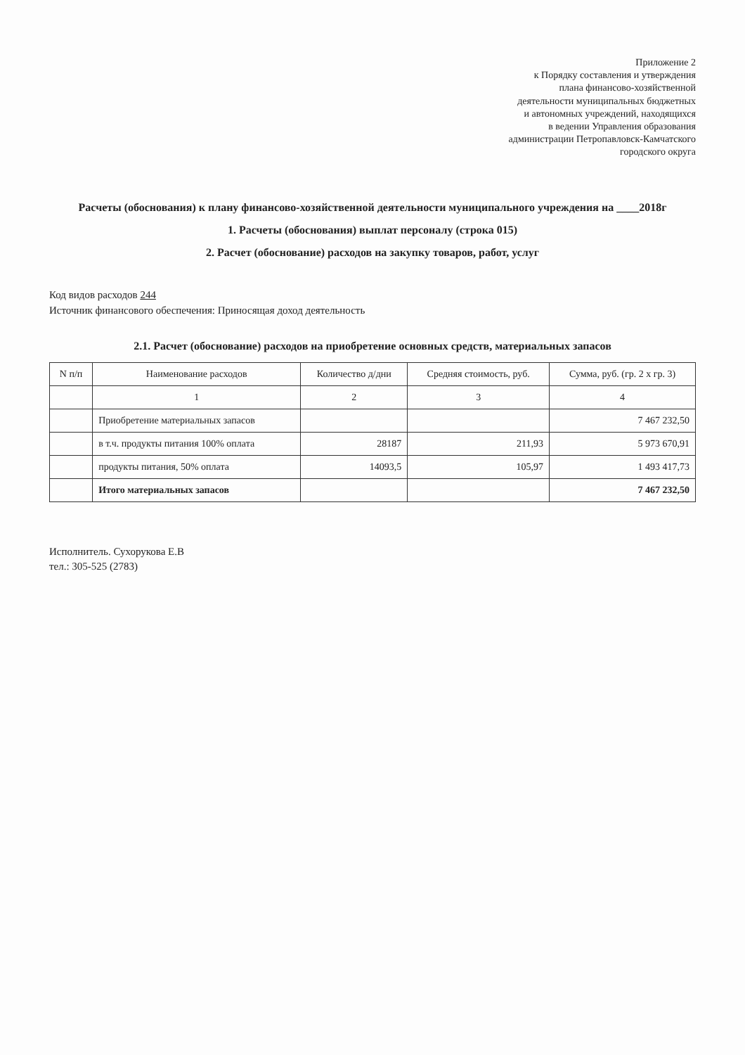Приложение 2
к Порядку составления и утверждения
плана финансово-хозяйственной
деятельности муниципальных бюджетных
и автономных учреждений, находящихся
в ведении Управления образования
администрации Петропавловск-Камчатского
городского округа
Расчеты (обоснования) к плану финансово-хозяйственной деятельности муниципального учреждения на ____2018г
1. Расчеты (обоснования) выплат персоналу (строка 015)
2. Расчет (обоснование) расходов на закупку товаров, работ, услуг
Код видов расходов 244
Источник финансового обеспечения: Приносящая доход деятельность
2.1. Расчет (обоснование) расходов на приобретение основных средств, материальных запасов
| N п/п | Наименование расходов | Количество д/дни | Средняя стоимость, руб. | Сумма, руб. (гр. 2 х гр. 3) |
| --- | --- | --- | --- | --- |
| | 1 | 2 | 3 | 4 |
| | Приобретение материальных запасов | | | 7 467 232,50 |
| | в т.ч. продукты питания 100% оплата | 28187 | 211,93 | 5 973 670,91 |
| | продукты питания, 50% оплата | 14093,5 | 105,97 | 1 493 417,73 |
| | Итого материальных запасов | | | 7 467 232,50 |
Исполнитель. Сухорукова Е.В
тел.: 305-525 (2783)